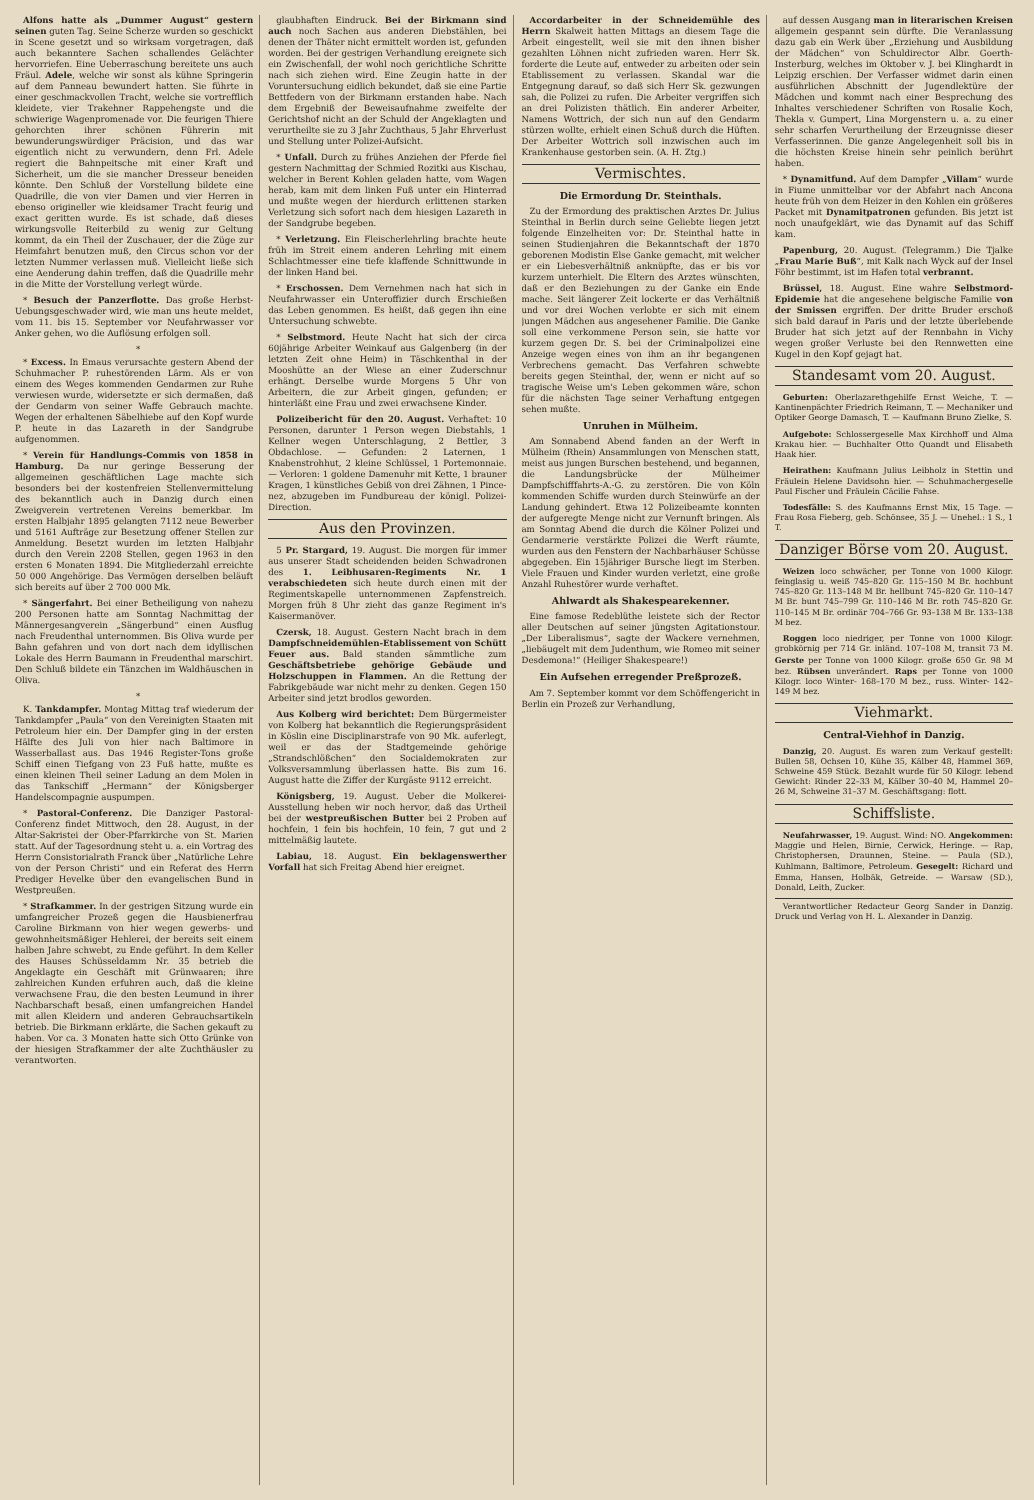Alfons hatte als „Dummer August“ gestern seinen guten Tag. Seine Scherze wurden so geschickt in Scene gesetzt und so wirksam vorgetragen, daß auch bekanntere Sachen schallendes Gelächter hervorriefen. Eine Ueberraschung bereitete uns auch Fräul. Adele, welche wir sonst als kühne Springerin auf dem Panneau bewundert hatten. Sie führte in einer geschmackvollen Tracht, welche sie vortrefflich kleidete, vier Trakehner Rappehengste und die schwierige Wagenpromenade vor. Die feurigen Thiere gehorchten ihrer schönen Führerin mit bewunderungswürdiger Präcision, und das war eigentlich nicht zu verwundern, denn Frl. Adele regiert die Bahnpeitsche mit einer Kraft und Sicherheit, um die sie mancher Dresseur beneiden könnte. Den Schluß der Vorstellung bildete eine Quadrille, die von vier Damen und vier Herren in ebenso origineller wie kleidsamer Tracht feurig und exact geritten wurde. Es ist schade, daß dieses wirkungsvolle Reiterbild zu wenig zur Geltung kommt, da ein Theil der Zuschauer, der die Züge zur Heimfahrt benutzen muß, den Circus schon vor der letzten Nummer verlassen muß. Vielleicht ließe sich eine Aenderung dahin treffen, daß die Quadrille mehr in die Mitte der Vorstellung verlegt würde.
* Besuch der Panzerflotte. Das große Herbst-Uebungsgeschwader wird, wie man uns heute meldet, vom 11. bis 15. September vor Neufahrwasser vor Anker gehen, wo die Auflösung erfolgen soll.
*
* Excess. In Emaus verursachte gestern Abend der Schuhmacher P. ruhestörenden Lärm. Als er von einem des Weges kommenden Gendarmen zur Ruhe verwiesen wurde, widersetzte er sich dermaßen, daß der Gendarm von seiner Waffe Gebrauch machte. Wegen der erhaltenen Säbelhiebe auf den Kopf wurde P. heute in das Lazareth in der Sandgrube aufgenommen.
* Verein für Handlungs-Commis von 1858 in Hamburg. Da nur geringe Besserung der allgemeinen geschäftlichen Lage machte sich besonders bei der kostenfreien Stellenvermittelung des bekanntlich auch in Danzig durch einen Zweigverein vertretenen Vereins bemerkbar. Im ersten Halbjahr 1895 gelangten 7112 neue Bewerber und 5161 Aufträge zur Besetzung offener Stellen zur Anmeldung. Besetzt wurden im letzten Halbjahr durch den Verein 2208 Stellen, gegen 1963 in den ersten 6 Monaten 1894. Die Mitgliederzahl erreichte 50 000 Angehörige. Das Vermögen derselben beläuft sich bereits auf über 2 700 000 Mk.
* Sängerfahrt. Bei einer Betheiligung von nahezu 200 Personen hatte am Sonntag Nachmittag der Männergesangverein „Sängerbund“ einen Ausflug nach Freudenthal unternommen. Bis Oliva wurde per Bahn gefahren und von dort nach dem idyllischen Lokale des Herrn Baumann in Freudenthal marschirt. Den Schluß bildete ein Tänzchen im Waldhäuschen in Oliva.
*
K. Tankdampfer. Montag Mittag traf wiederum der Tankdampfer „Paula“ von den Vereinigten Staaten mit Petroleum hier ein. Der Dampfer ging in der ersten Hälfte des Juli von hier nach Baltimore in Wasserballast aus. Das 1946 Register-Tons große Schiff einen Tiefgang von 23 Fuß hatte, mußte es einen kleinen Theil seiner Ladung an dem Molen in das Tankschiff „Hermann“ der Königsberger Handelscompagnie auspumpen.
* Pastoral-Conferenz. Die Danziger Pastoral-Conferenz findet Mittwoch, den 28. August, in der Altar-Sakristei der Ober-Pfarrkirche von St. Marien statt. Auf der Tagesordnung steht u. a. ein Vortrag des Herrn Consistorialrath Franck über „Natürliche Lehre von der Person Christi“ und ein Referat des Herrn Prediger Hevelke über den evangelischen Bund in Westpreußen.
* Strafkammer. In der gestrigen Sitzung wurde ein umfangreicher Prozeß gegen die Hausbienerfrau Caroline Birkmann von hier wegen gewerbs- und gewohnheitsmäßiger Hehlerei, der bereits seit einem halben Jahre schwebt, zu Ende geführt. In dem Keller des Hauses Schüsseldamm Nr. 35 betrieb die Angeklagte ein Geschäft mit Grünwaaren; ihre zahlreichen Kunden erfuhren auch, daß die kleine verwachsene Frau, die den besten Leumund in ihrer Nachbarschaft besaß, einen umfangreichen Handel mit allen Kleidern und anderen Gebrauchsartikeln betrieb. Die Birkmann erklärte, die Sachen gekauft zu haben. Vor ca. 3 Monaten hatte sich Otto Grünke von der hiesigen Strafkammer der alte Zuchthäusler zu verantworten.
glaubhaften Eindruck. Bei der Birkmann sind auch noch Sachen aus anderen Diebstählen, bei denen der Thäter nicht ermittelt worden ist, gefunden worden. Bei der gestrigen Verhandlung ereignete sich ein Zwischenfall, der wohl noch gerichtliche Schritte nach sich ziehen wird. Eine Zeugin hatte in der Voruntersuchung eidlich bekundet, daß sie eine Partie Bettfedern von der Birkmann erstanden habe. Nach dem Ergebniß der Beweisaufnahme zweifelte der Gerichtshof nicht an der Schuld der Angeklagten und verurtheilte sie zu 3 Jahr Zuchthaus, 5 Jahr Ehrverlust und Stellung unter Polizei-Aufsicht.
* Unfall. Durch zu frühes Anziehen der Pferde fiel gestern Nachmittag der Schmied Rozitki aus Kischau, welcher in Berent Kohlen geladen hatte, vom Wagen herab, kam mit dem linken Fuß unter ein Hinterrad und mußte wegen der hierdurch erlittenen starken Verletzung sich sofort nach dem hiesigen Lazareth in der Sandgrube begeben.
* Verletzung. Ein Fleischerlehrling brachte heute früh im Streit einem anderen Lehrling mit einem Schlachtmesser eine tiefe klaffende Schnittwunde in der linken Hand bei.
* Erschossen. Dem Vernehmen nach hat sich in Neufahrwasser ein Unteroffizier durch Erschießen das Leben genommen. Es heißt, daß gegen ihn eine Untersuchung schwebte.
* Selbstmord. Heute Nacht hat sich der circa 60jährige Arbeiter Weinkauf aus Galgenberg (in der letzten Zeit ohne Heim) in Täschkenthal in der Mooshütte an der Wiese an einer Zuderschnur erhängt. Derselbe wurde Morgens 5 Uhr von Arbeitern, die zur Arbeit gingen, gefunden; er hinterläßt eine Frau und zwei erwachsene Kinder.
Polizeibericht für den 20. August. Verhaftet: 10 Personen, darunter 1 Person wegen Diebstahls, 1 Kellner wegen Unterschlagung, 2 Bettler, 3 Obdachlose. — Gefunden: 2 Laternen, 1 Knabenstrohhut, 2 kleine Schlüssel, 1 Portemonnaie. — Verloren: 1 goldene Damenuhr mit Kette, 1 brauner Kragen, 1 künstliches Gebiß von drei Zähnen, 1 Pince-nez, abzugeben im Fundbureau der königl. Polizei-Direction.
Aus den Provinzen.
5 Pr. Stargard, 19. August. Die morgen für immer aus unserer Stadt scheidenden beiden Schwadronen des 1. Leibhusaren-Regiments Nr. 1 verabschiedeten sich heute durch einen mit der Regimentskapelle unternommenen Zapfenstreich. Morgen früh 8 Uhr zieht das ganze Regiment in's Kaisermanöver.
Czersk, 18. August. Gestern Nacht brach in dem Dampfschneidemühlen-Etablissement von Schütt Feuer aus. Bald standen sämmtliche zum Geschäftsbetriebe gehörige Gebäude und Holzschuppen in Flammen. An die Rettung der Fabrikgebäude war nicht mehr zu denken. Gegen 150 Arbeiter sind jetzt brodlos geworden.
Aus Kolberg wird berichtet: Dem Bürgermeister von Kolberg hat bekanntlich die Regierungspräsident in Köslin eine Disciplinarstrafe von 90 Mk. auferlegt, weil er das der Stadtgemeinde gehörige „Strandschlößchen“ den Socialdemokraten zur Volksversammlung überlassen hatte. Bis zum 16. August hatte die Ziffer der Kurgäste 9112 erreicht.
Königsberg, 19. August. Ueber die Molkerei-Ausstellung heben wir noch hervor, daß das Urtheil bei der westpreußischen Butter bei 2 Proben auf hochfein, 1 fein bis hochfein, 10 fein, 7 gut und 2 mittelmäßig lautete.
Labiau, 18. August. Ein beklagenswerther Vorfall hat sich Freitag Abend hier ereignet.
Accordarbeiter in der Schneidemühle des Herrn Skalweit hatten Mittags an diesem Tage die Arbeit eingestellt, weil sie mit den ihnen bisher gezahlten Löhnen nicht zufrieden waren. Herr Sk. forderte die Leute auf, entweder zu arbeiten oder sein Etablissement zu verlassen. Skandal war die Entgegnung darauf, so daß sich Herr Sk. gezwungen sah, die Polizei zu rufen. Die Arbeiter vergriffen sich an drei Polizisten thätlich. Ein anderer Arbeiter, Namens Wottrich, der sich nun auf den Gendarm stürzen wollte, erhielt einen Schuß durch die Hüften. Der Arbeiter Wottrich soll inzwischen auch im Krankenhause gestorben sein. (A. H. Ztg.)
Vermischtes.
Die Ermordung Dr. Steinthals.
Zu der Ermordung des praktischen Arztes Dr. Julius Steinthal in Berlin durch seine Geliebte liegen jetzt folgende Einzelheiten vor: Dr. Steinthal hatte in seinen Studienjahren die Bekanntschaft der 1870 geborenen Modistin Else Ganke gemacht, mit welcher er ein Liebesverhältniß anknüpfte, das er bis vor kurzem unterhielt. Die Eltern des Arztes wünschten, daß er den Beziehungen zu der Ganke ein Ende mache. Seit längerer Zeit lockerte er das Verhältniß und vor drei Wochen verlobte er sich mit einem jungen Mädchen aus angesehener Familie. Die Ganke soll eine verkommene Person sein, sie hatte vor kurzem gegen Dr. S. bei der Criminalpolizei eine Anzeige wegen eines von ihm an ihr begangenen Verbrechens gemacht. Das Verfahren schwebte bereits gegen Steinthal, der, wenn er nicht auf so tragische Weise um's Leben gekommen wäre, schon für die nächsten Tage seiner Verhaftung entgegen sehen mußte.
Unruhen in Mülheim.
Am Sonnabend Abend fanden an der Werft in Mülheim (Rhein) Ansammlungen von Menschen statt, meist aus jungen Burschen bestehend, und begannen, die Landungsbrücke der Mülheimer Dampfschifffahrts-A.-G. zu zerstören. Die von Köln kommenden Schiffe wurden durch Steinwürfe an der Landung gehindert. Etwa 12 Polizeibeamte konnten der aufgeregte Menge nicht zur Vernunft bringen. Als am Sonntag Abend die durch die Kölner Polizei und Gendarmerie verstärkte Polizei die Werft räumte, wurden aus den Fenstern der Nachbarhäuser Schüsse abgegeben. Ein 15jähriger Bursche liegt im Sterben. Viele Frauen und Kinder wurden verletzt, eine große Anzahl Ruhestörer wurde verhaftet.
Ahlwardt als Shakespearekenner.
Eine famose Redeblüthe leistete sich der Rector aller Deutschen auf seiner jüngsten Agitationstour. „Der Liberalismus“, sagte der Wackere vernehmen, „liebäugelt mit dem Judenthum, wie Romeo mit seiner Desdemona!“ (Heiliger Shakespeare!)
Ein Aufsehen erregender Preßprozeß.
Am 7. September kommt vor dem Schöffengericht in Berlin ein Prozeß zur Verhandlung,
auf dessen Ausgang man in literarischen Kreisen allgemein gespannt sein dürfte. Die Veranlassung dazu gab ein Werk über „Erziehung und Ausbildung der Mädchen“ von Schuldirector Albr. Goerth-Insterburg, welches im Oktober v. J. bei Klinghardt in Leipzig erschien. Der Verfasser widmet darin einen ausführlichen Abschnitt der Jugendlektüre der Mädchen und kommt nach einer Besprechung des Inhaltes verschiedener Schriften von Rosalie Koch, Thekla v. Gumpert, Lina Morgenstern u. a. zu einer sehr scharfen Verurtheilung der Erzeugnisse dieser Verfasserinnen. Die ganze Angelegenheit soll bis in die höchsten Kreise hinein sehr peinlich berührt haben.
* Dynamitfund. Auf dem Dampfer „Villam“ wurde in Fiume unmittelbar vor der Abfahrt nach Ancona heute früh von dem Heizer in den Kohlen ein größeres Packet mit Dynamitpatronen gefunden. Bis jetzt ist noch unaufgeklärt, wie das Dynamit auf das Schiff kam.
Papenburg, 20. August. (Telegramm.) Die Tjalke „Frau Marie Buß“, mit Kalk nach Wyck auf der Insel Föhr bestimmt, ist im Hafen total verbrannt.
Brüssel, 18. August. Eine wahre Selbstmord-Epidemie hat die angesehene belgische Familie von der Smissen ergriffen. Der dritte Bruder erschoß sich bald darauf in Paris und der letzte überlebende Bruder hat sich jetzt auf der Rennbahn in Vichy wegen großer Verluste bei den Rennwetten eine Kugel in den Kopf gejagt hat.
Standesamt vom 20. August.
Geburten: Oberlazarethgehilfe Ernst Weiche, T. — Kantinenpächter Friedrich Reimann, T. — Mechaniker und Optiker George Damasch, T. — Kaufmann Bruno Zielke, S.
Aufgebote: Schlossergeselle Max Kirchhoff und Alma Krakau hier. — Buchhalter Otto Quandt und Elisabeth Haak hier.
Heirathen: Kaufmann Julius Leibholz in Stettin und Fräulein Helene Davidsohn hier. — Schuhmachergeselle Paul Fischer und Fräulein Cäcilie Fahse.
Todesfälle: S. des Kaufmanns Ernst Mix, 15 Tage. — Frau Rosa Fieberg, geb. Schönsee, 35 J. — Unehel.: 1 S., 1 T.
Danziger Börse vom 20. August.
Weizen loco schwächer, per Tonne von 1000 Kilogr. feinglasig u. weiß 745–820 Gr. 115–150 M Br. hochbunt 745–820 Gr. 113–148 M Br. hellbunt 745–820 Gr. 110–147 M Br. bunt 745–799 Gr. 110–146 M Br. roth 745–820 Gr. 110–145 M Br. ordinär 704–766 Gr. 93–138 M Br. 133–138 M bez.
Roggen loco niedriger, per Tonne von 1000 Kilogr. grobkörnig per 714 Gr. inländ. 107–108 M, transit 73 M. Gerste per Tonne von 1000 Kilogr. große 650 Gr. 98 M bez. Rübsen unverändert. Raps per Tonne von 1000 Kilogr. loco Winter- 168–170 M bez., russ. Winter- 142–149 M bez.
Viehmarkt.
Central-Viehhof in Danzig.
Danzig, 20. August. Es waren zum Verkauf gestellt: Bullen 58, Ochsen 10, Kühe 35, Kälber 48, Hammel 369, Schweine 459 Stück. Bezahlt wurde für 50 Kilogr. lebend Gewicht: Rinder 22–33 M, Kälber 30–40 M, Hammel 20–26 M, Schweine 31–37 M. Geschäftsgang: flott.
Schiffsliste.
Neufahrwasser, 19. August. Wind: NO. Angekommen: Maggie und Helen, Birnie, Cerwick, Heringe. — Rap, Christophersen, Draunnen, Steine. — Paula (SD.), Kuhlmann, Baltimore, Petroleum. Gesegelt: Richard und Emma, Hansen, Holbäk, Getreide. — Warsaw (SD.), Donald, Leith, Zucker.
Verantwortlicher Redacteur Georg Sander in Danzig. Druck und Verlag von H. L. Alexander in Danzig.